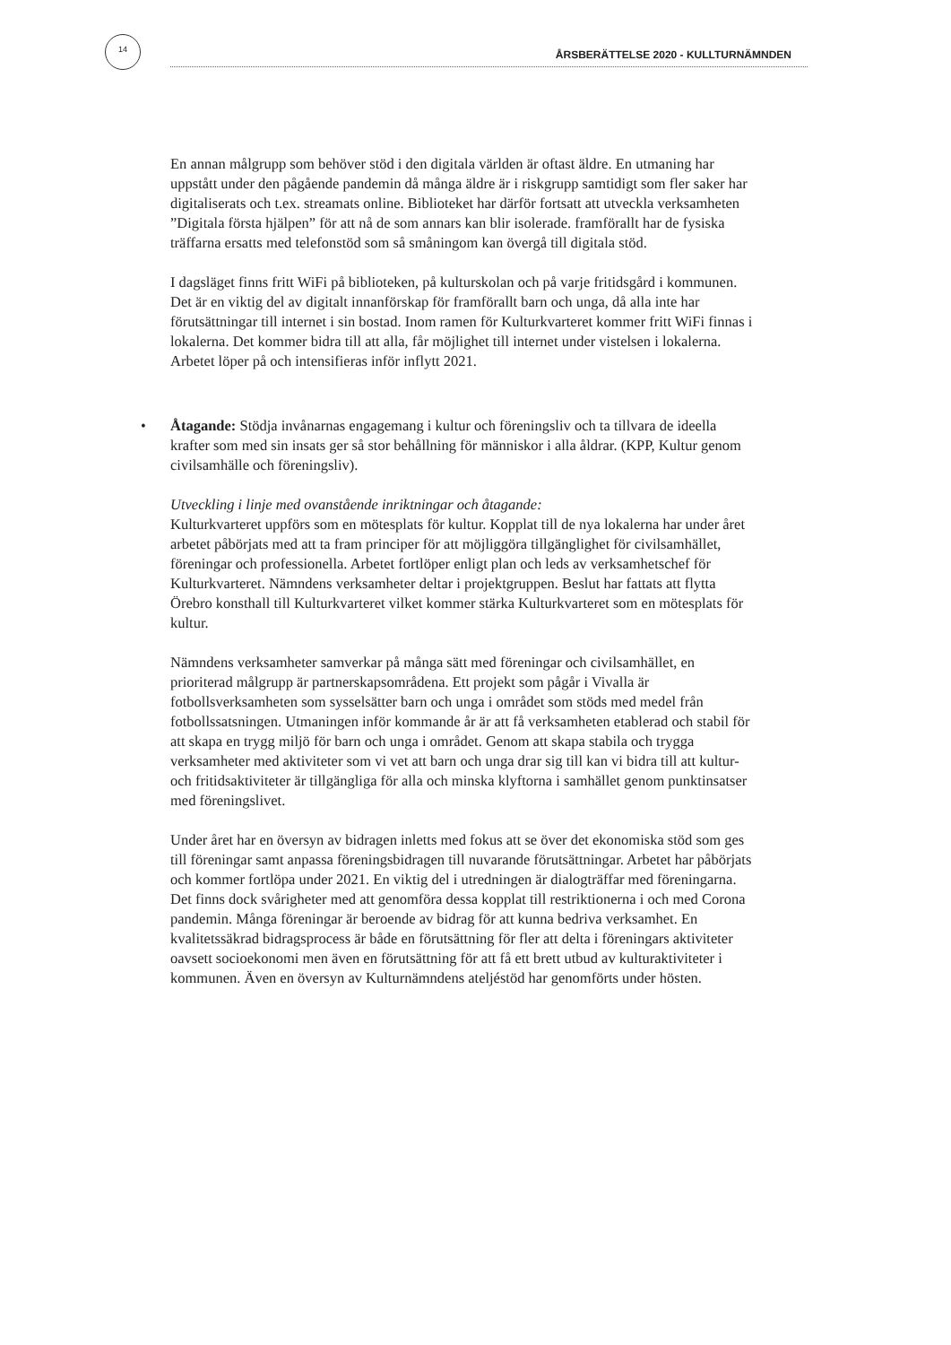14
ÅRSBERÄTTELSE 2020 - KULLTURNÄMNDEN
En annan målgrupp som behöver stöd i den digitala världen är oftast äldre. En utmaning har uppstått under den pågående pandemin då många äldre är i riskgrupp samtidigt som fler saker har digitaliserats och t.ex. streamats online. Biblioteket har därför fortsatt att utveckla verksamheten ”Digitala första hjälpen” för att nå de som annars kan blir isolerade. framförallt har de fysiska träffarna ersatts med telefonstöd som så småningom kan övergå till digitala stöd.
I dagsläget finns fritt WiFi på biblioteken, på kulturskolan och på varje fritidsgård i kommunen. Det är en viktig del av digitalt innanförskap för framförallt barn och unga, då alla inte har förutsättningar till internet i sin bostad. Inom ramen för Kulturkvarteret kommer fritt WiFi finnas i lokalerna. Det kommer bidra till att alla, får möjlighet till internet under vistelsen i lokalerna. Arbetet löper på och intensifieras inför inflytt 2021.
• Åtagande: Stödja invånarnas engagemang i kultur och föreningsliv och ta tillvara de ideella krafter som med sin insats ger så stor behållning för människor i alla åldrar. (KPP, Kultur genom civilsamhälle och föreningsliv).
Utveckling i linje med ovanstående inriktningar och åtagande:
Kulturkvarteret uppförs som en mötesplats för kultur. Kopplat till de nya lokalerna har under året arbetet påbörjats med att ta fram principer för att möjliggöra tillgänglighet för civilsamhället, föreningar och professionella. Arbetet fortlöper enligt plan och leds av verksamhetschef för Kulturkvarteret. Nämndens verksamheter deltar i projektgruppen. Beslut har fattats att flytta Örebro konsthall till Kulturkvarteret vilket kommer stärka Kulturkvarteret som en mötesplats för kultur.
Nämndens verksamheter samverkar på många sätt med föreningar och civilsamhället, en prioriterad målgrupp är partnerskapsområdena. Ett projekt som pågår i Vivalla är fotbollsverksamheten som sysselsätter barn och unga i området som stöds med medel från fotbollssatsningen. Utmaningen inför kommande år är att få verksamheten etablerad och stabil för att skapa en trygg miljö för barn och unga i området. Genom att skapa stabila och trygga verksamheter med aktiviteter som vi vet att barn och unga drar sig till kan vi bidra till att kultur- och fritidsaktiviteter är tillgängliga för alla och minska klyftorna i samhället genom punktinsatser med föreningslivet.
Under året har en översyn av bidragen inletts med fokus att se över det ekonomiska stöd som ges till föreningar samt anpassa föreningsbidragen till nuvarande förutsättningar. Arbetet har påbörjats och kommer fortlöpa under 2021. En viktig del i utredningen är dialogträffar med föreningarna. Det finns dock svårigheter med att genomföra dessa kopplat till restriktionerna i och med Corona pandemin. Många föreningar är beroende av bidrag för att kunna bedriva verksamhet. En kvalitetssäkrad bidragsprocess är både en förutsättning för fler att delta i föreningars aktiviteter oavsett socioekonomi men även en förutsättning för att få ett brett utbud av kulturaktiviteter i kommunen. Även en översyn av Kulturnämndens ateljéstöd har genomförts under hösten.